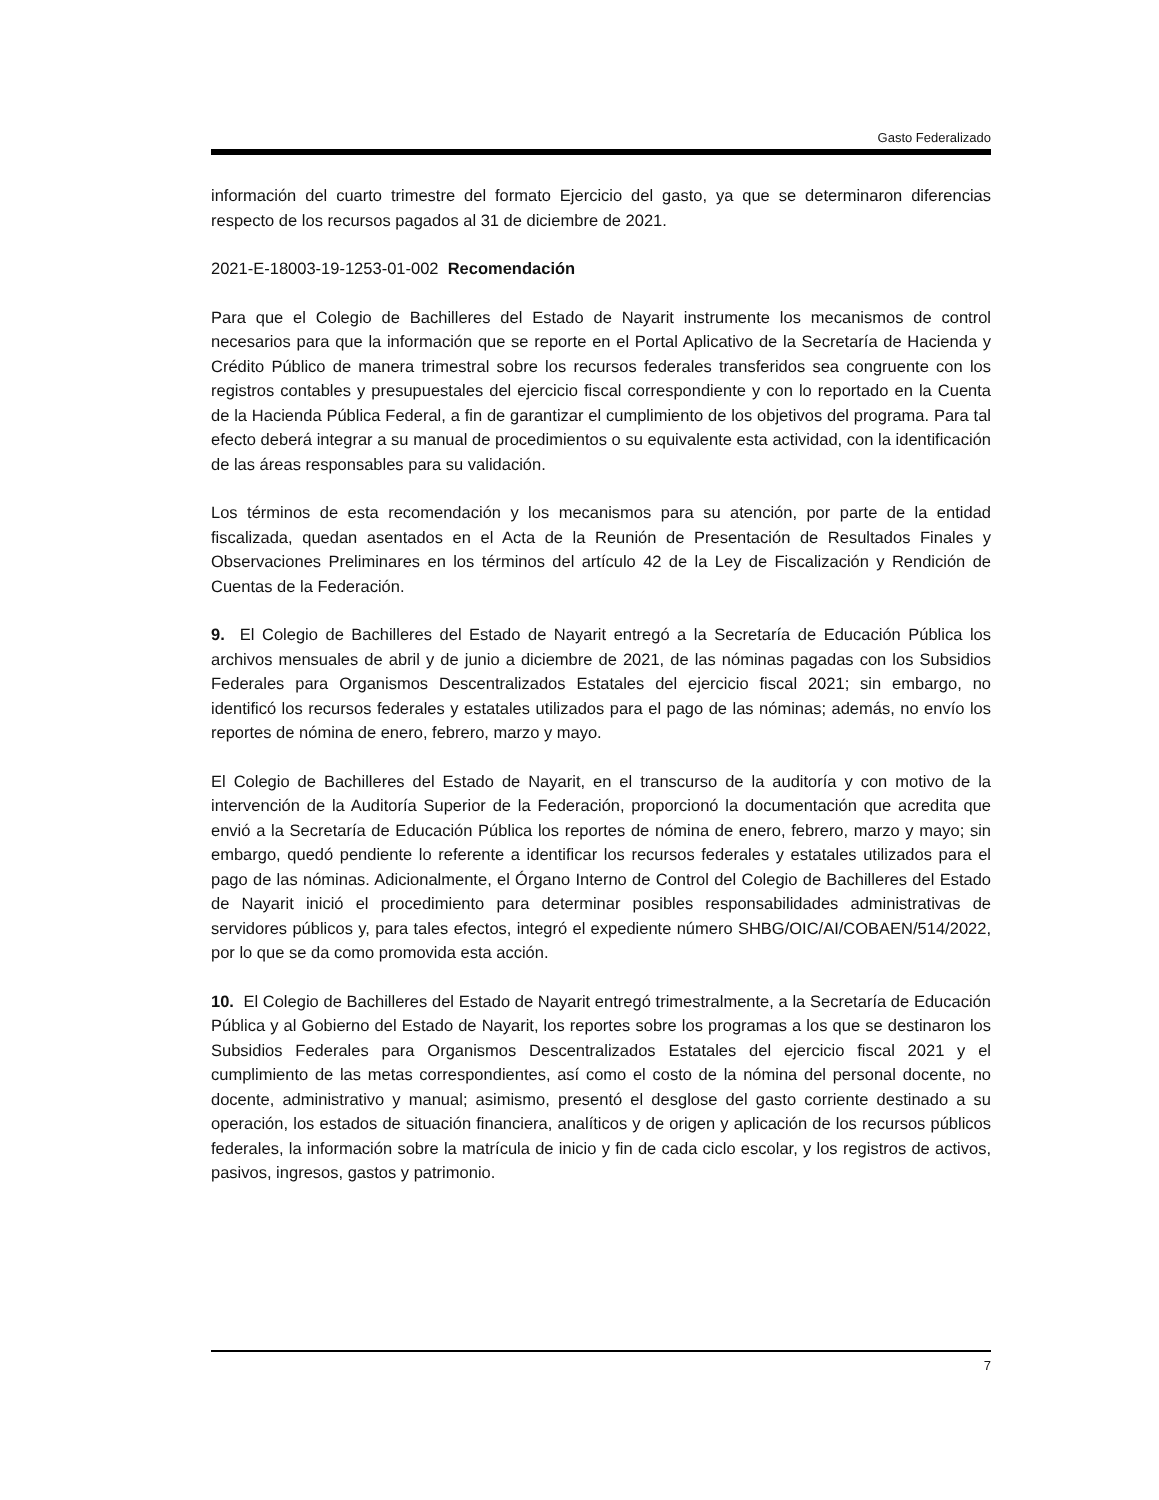Gasto Federalizado
información del cuarto trimestre del formato Ejercicio del gasto, ya que se determinaron diferencias respecto de los recursos pagados al 31 de diciembre de 2021.
2021-E-18003-19-1253-01-002 Recomendación
Para que el Colegio de Bachilleres del Estado de Nayarit instrumente los mecanismos de control necesarios para que la información que se reporte en el Portal Aplicativo de la Secretaría de Hacienda y Crédito Público de manera trimestral sobre los recursos federales transferidos sea congruente con los registros contables y presupuestales del ejercicio fiscal correspondiente y con lo reportado en la Cuenta de la Hacienda Pública Federal, a fin de garantizar el cumplimiento de los objetivos del programa. Para tal efecto deberá integrar a su manual de procedimientos o su equivalente esta actividad, con la identificación de las áreas responsables para su validación.
Los términos de esta recomendación y los mecanismos para su atención, por parte de la entidad fiscalizada, quedan asentados en el Acta de la Reunión de Presentación de Resultados Finales y Observaciones Preliminares en los términos del artículo 42 de la Ley de Fiscalización y Rendición de Cuentas de la Federación.
9. El Colegio de Bachilleres del Estado de Nayarit entregó a la Secretaría de Educación Pública los archivos mensuales de abril y de junio a diciembre de 2021, de las nóminas pagadas con los Subsidios Federales para Organismos Descentralizados Estatales del ejercicio fiscal 2021; sin embargo, no identificó los recursos federales y estatales utilizados para el pago de las nóminas; además, no envío los reportes de nómina de enero, febrero, marzo y mayo.
El Colegio de Bachilleres del Estado de Nayarit, en el transcurso de la auditoría y con motivo de la intervención de la Auditoría Superior de la Federación, proporcionó la documentación que acredita que envió a la Secretaría de Educación Pública los reportes de nómina de enero, febrero, marzo y mayo; sin embargo, quedó pendiente lo referente a identificar los recursos federales y estatales utilizados para el pago de las nóminas. Adicionalmente, el Órgano Interno de Control del Colegio de Bachilleres del Estado de Nayarit inició el procedimiento para determinar posibles responsabilidades administrativas de servidores públicos y, para tales efectos, integró el expediente número SHBG/OIC/AI/COBAEN/514/2022, por lo que se da como promovida esta acción.
10. El Colegio de Bachilleres del Estado de Nayarit entregó trimestralmente, a la Secretaría de Educación Pública y al Gobierno del Estado de Nayarit, los reportes sobre los programas a los que se destinaron los Subsidios Federales para Organismos Descentralizados Estatales del ejercicio fiscal 2021 y el cumplimiento de las metas correspondientes, así como el costo de la nómina del personal docente, no docente, administrativo y manual; asimismo, presentó el desglose del gasto corriente destinado a su operación, los estados de situación financiera, analíticos y de origen y aplicación de los recursos públicos federales, la información sobre la matrícula de inicio y fin de cada ciclo escolar, y los registros de activos, pasivos, ingresos, gastos y patrimonio.
7